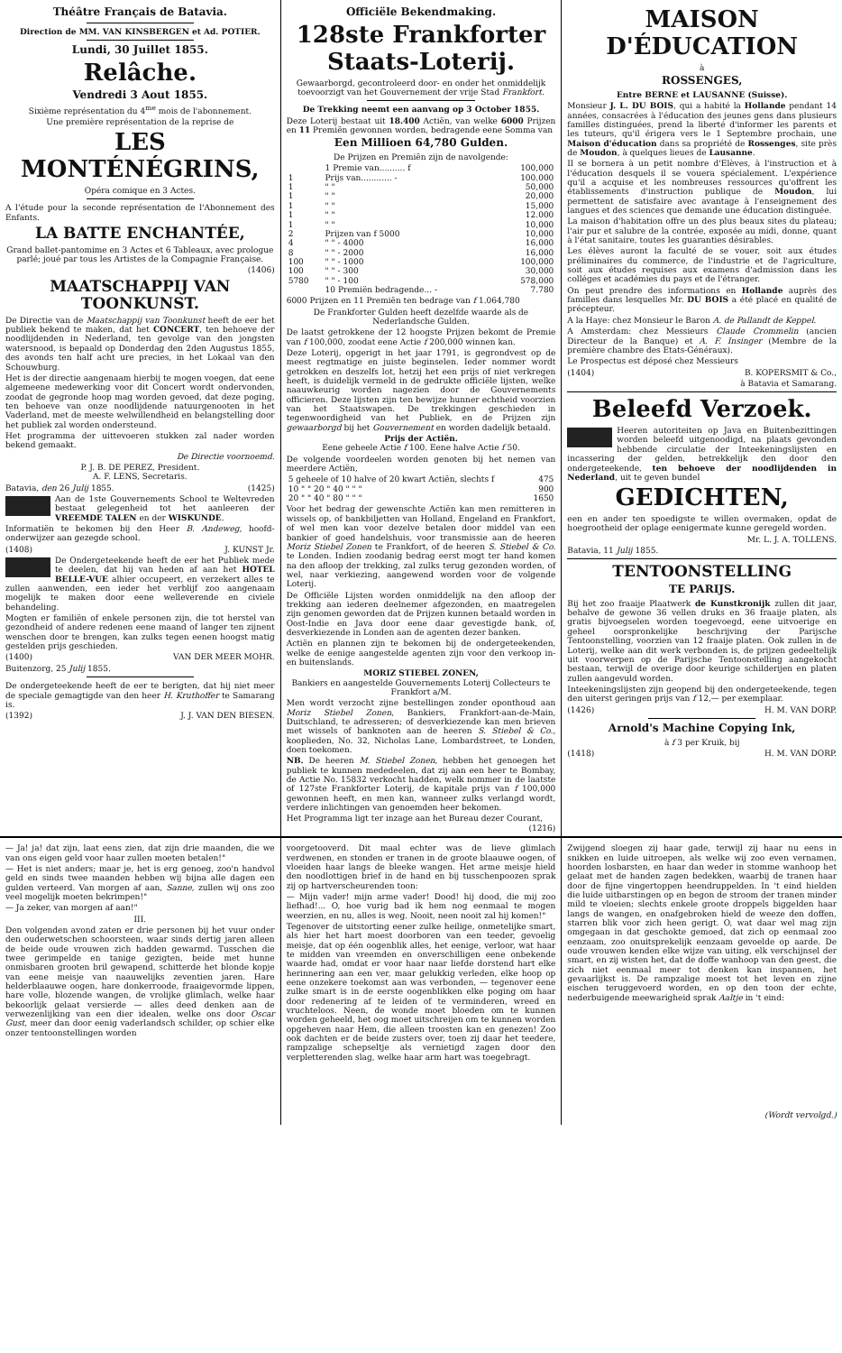Théâtre Français de Batavia.
Direction de MM. VAN KINSBERGEN et Ad. POTIER.
Lundi, 30 Juillet 1855.
Relâche.
Vendredi 3 Aout 1855.
Sixième représentation du 4<sup>me</sup> mois de l'abonnement.
Une première représentation de la reprise de
LES MONTÉNÉGRINS,
Opéra comique en 3 Actes.
A l'étude pour la seconde représentation de l'Abonnement des Enfants.
LA BATTE ENCHANTÉE,
Grand ballet-pantomime en 3 Actes et 6 Tableaux, avec prologue parlé; joué par tous les Artistes de la Compagnie Française.
(1406)
MAATSCHAPPIJ VAN TOONKUNST.
De Directie van de Maatschappij van Toonkunst heeft de eer het publiek bekend te maken, dat het CONCERT, ten behoeve der noodlijdenden in Nederland, ten gevolge van den jongsten watersnood, is bepaald op Donderdag den 2den Augustus 1855, des avonds ten half acht ure precies, in het Lokaal van den Schouwburg.
Het is der directie aangenaam hierbij te mogen voegen, dat eene algemeene medewerking voor dit Concert wordt ondervonden, zoodat de gegronde hoop mag worden gevoed, dat deze poging, ten behoeve van onze noodlijdende natuurgenooten in het Vaderland, met de meeste welwillendheid en belangstelling door het publiek zal worden ondersteund.
Het programma der uittevoeren stukken zal nader worden bekend gemaakt.
De Directie voornoemd.
P. J. B. DE PEREZ, President.
A. F. LENS, Secretaris.
Batavia, den 26 Julij 1855. (1425)
Aan de 1ste Gouvernements School te Weltevreden bestaat gelegenheid tot het aanleeren der VREEMDE TALEN en der WISKUNDE.
Informatiën te bekomen bij den Heer B. Andeweg, hoofd-onderwijzer aan gezegde school.
(1408) J. KUNST Jr.
De Ondergeteekende heeft de eer het Publiek mede te deelen, dat hij van heden af aan het HOTEL BELLE-VUE alhier occupeert, en verzekert alles te zullen aanwenden, een ieder het verblijf zoo aangenaam mogelijk te maken door eene welleverende en civiele behandeling.
Mogten er familiën of enkele personen zijn, die tot herstel van gezondheid of andere redenen eene maand of langer ten zijnent wenschen door te brengen, kan zulks tegen eenen hoogst matig gestelden prijs geschieden.
(1400) VAN DER MEER MOHR.
Buitenzorg, 25 Julij 1855.
De ondergeteekende heeft de eer te berigten, dat hij niet meer de speciale gemagtigde van den heer H. Kruthoffer te Samarang is.
(1392) J. J. VAN DEN BIESEN.
Officiële Bekendmaking.
128ste Frankforter Staats-Loterij.
Gewaarborgd, gecontroleerd door- en onder het onmiddelijk toevoorzigt van het Gouvernement der vrije Stad Frankfort.
De Trekking neemt een aanvang op 3 October 1855.
Deze Loterij bestaat uit 18.400 Actiën, van welke 6000 Prijzen en 11 Premiën gewonnen worden, bedragende eene Somma van
Een Millioen 64,780 Gulden.
De Prijzen en Premiën zijn de navolgende:
| | 1 Premie van.......... f | 100,000 |
| 1 | Prijs van............ - | 100.000 |
| 1 | " " | 50,000 |
| 1 | " " | 20,000 |
| 1 | " " | 15,000 |
| 1 | " " | 12.000 |
| 1 | " " | 10,000 |
| 2 | Prijzen van f 5000 | 10,000 |
| 4 | " " - 4000 | 16,000 |
| 8 | " " - 2000 | 16,000 |
| 100 | " " - 1000 | 100,000 |
| 100 | " " - 300 | 30,000 |
| 5780 | " " - 100 | 578,000 |
| | 10 Premiën bedragende... - | 7.780 |
6000 Prijzen en 11 Premiën ten bedrage van f 1.064,780
De Frankforter Gulden heeft dezelfde waarde als de Nederlandsche Gulden.
De laatst getrokkene der 12 hoogste Prijzen bekomt de Premie van f 100,000, zoodat eene Actie f 200,000 winnen kan.
Deze Loterij, opgerigt in het jaar 1791, is gegrondvest op de meest regtmatige en juiste beginselen. Ieder nommer wordt getrokken en deszelfs lot, hetzij het een prijs of niet verkregen heeft, is duidelijk vermeld in de gedrukte officiële lijsten, welke naauwkeurig worden nagezien door de Gouvernements officieren. Deze lijsten zijn ten bewijze hunner echtheid voorzien van het Staatswapen. De trekkingen geschieden in tegenwoordigheid van het Publiek, en de Prijzen zijn gewaarborgd bij het Gouvernement en worden dadelijk betaald.
Prijs der Actiën.
Eene geheele Actie f 100. Eene halve Actie f 50.
De volgende voordeelen worden genoten bij het nemen van meerdere Actiën,
| 5 geheele of 10 halve of 20 kwart Actiën, slechts f | 475 |
| 10 " " 20 " 40 " " " | 900 |
| 20 " " 40 " 80 " " " | 1650 |
Voor het bedrag der gewenschte Actiën kan men remitteren in wissels op, of bankbiljetten van Holland, Engeland en Frankfort, of wel men kan voor dezelve betalen door middel van een bankier of goed handelshuis, voor transmissie aan de heeren Moriz Stiebel Zonen te Frankfort, of de heeren S. Stiebel & Co. te Londen. Indien zoodanig bedrag eerst mogt ter hand komen na den afloop der trekking, zal zulks terug gezonden worden, of wel, naar verkiezing, aangewend worden voor de volgende Loterij.
De Officiële Lijsten worden onmiddelijk na den afloop der trekking aan iederen deelnemer afgezonden, en maatregelen zijn genomen geworden dat de Prijzen kunnen betaald worden in Oost-Indie en Java door eene daar gevestigde bank, of, desverkiezende in Londen aan de agenten dezer banken.
Actiën en plannen zijn te bekomen bij de ondergeteekenden, welke de eenige aangestelde agenten zijn voor den verkoop in- en buitenslands.
MORIZ STIEBEL ZONEN,
Bankiers en aangestelde Gouvernements Loterij Collecteurs te Frankfort a/M.
Men wordt verzocht zijne bestellingen zonder oponthoud aan Moriz Stiebel Zonen, Bankiers, Frankfort-aan-de-Main, Duitschland, te adresseren; of desverkiezende kan men brieven met wissels of banknoten aan de heeren S. Stiebel & Co., kooplieden, No. 32, Nicholas Lane, Lombardstreet, te Londen, doen toekomen.
NB. De heeren M. Stiebel Zonen, hebben het genoegen het publiek te kunnen mededeelen, dat zij aan een heer te Bombay, de Actie No. 15832 verkocht hadden, welk nommer in de laatste of 127ste Frankforter Loterij, de kapitale prijs van f 100,000 gewonnen heeft, en men kan, wanneer zulks verlangd wordt, verdere inlichtingen van genoemden heer bekomen.
Het Programma ligt ter inzage aan het Bureau dezer Courant, (1216)
MAISON D'ÉDUCATION
à
ROSSENGES,
Entre BERNE et LAUSANNE (Suisse).
Monsieur J. L. DU BOIS, qui a habité la Hollande pendant 14 années, consacrées à l'éducation des jeunes gens dans plusieurs familles distinguées, prend la liberté d'informer les parents et les tuteurs, qu'il érigera vers le 1 Septembre prochain, une Maison d'éducation dans sa propriété de Rossenges, site près de Moudon, à quelques lieues de Lausanne.
Il se bornera à un petit nombre d'Elèves, à l'instruction et à l'éducation desquels il se vouera spécialement. L'expérience qu'il a acquise et les nombreuses ressources qu'offrent les établissements d'instruction publique de Moudon, lui permettent de satisfaire avec avantage à l'enseignement des langues et des sciences que demande une éducation distinguée.
La maison d'habitation offre un des plus beaux sites du plateau; l'air pur et salubre de la contrée, exposée au midi, donne, quant à l'état sanitaire, toutes les guaranties désirables.
Les élèves auront la faculté de se vouer, soit aux études préliminaires du commerce, de l'industrie et de l'agriculture, soit aux études requises aux examens d'admission dans les colléges et académies du pays et de l'étranger.
On peut prendre des informations en Hollande auprès des familles dans lesquelles Mr. DU BOIS a été placé en qualité de précepteur.
A la Haye: chez Monsieur le Baron A. de Pallandt de Keppel.
A Amsterdam: chez Messieurs Claude Crommelin (ancien Directeur de la Banque) et A. F. Insinger (Membre de la première chambre des Etats-Généraux).
Le Prospectus est déposé chez Messieurs
(1404) B. KOPERSMIT & Co.,
à Batavia et Samarang.
Beleefd Verzoek.
Heeren autoriteiten op Java en Buitenbezittingen worden beleefd uitgenoodigd, na plaats gevonden hebbende circulatie der Inteekeningslijsten en incassering der gelden, betrekkelijk den door den ondergeteekende, ten behoeve der noodlijdenden in Nederland, uit te geven bundel
GEDICHTEN,
een en ander ten spoedigste te willen overmaken, opdat de hoegrootheid der oplage eenigermate kunne geregeld worden.
Mr. L. J. A. TOLLENS.
Batavia, 11 Julij 1855.
TENTOONSTELLING
TE PARIJS.
Bij het zoo fraaije Plaatwerk de Kunstkronijk zullen dit jaar, behalve de gewone 36 vellen druks en 36 fraaije platen, als gratis bijvoegselen worden toegevoegd, eene uitvoerige en geheel oorspronkelijke beschrijving der Parijsche Tentoonstelling, voorzien van 12 fraaije platen. Ook zullen in de Loterij, welke aan dit werk verbonden is, de prijzen gedeeltelijk uit voorwerpen op de Parijsche Tentoonstelling aangekocht bestaan, terwijl de overige door keurige schilderijen en platen zullen aangevuld worden.
Inteekeningslijsten zijn geopend bij den ondergeteekende, tegen den uiterst geringen prijs van f 12,— per exemplaar.
(1426) H. M. VAN DORP.
Arnold's Machine Copying Ink,
à f 3 per Kruik, bij
(1418) H. M. VAN DORP.
— Ja! ja! dat zijn, laat eens zien, dat zijn drie maanden, die we van ons eigen geld voor haar zullen moeten betalen!"
— Het is niet anders; maar je, het is erg genoeg, zoo'n handvol geld en sinds twee maanden hebben wij bijna alle dagen een gulden verteerd. Van morgen af aan, Sanne, zullen wij ons zoo veel mogelijk moeten bekrimpen!"
— Ja zeker, van morgen af aan!"
III.
Den volgenden avond zaten er drie personen bij het vuur onder den ouderwetschen schoorsteen, waar sinds dertig jaren alleen de beide oude vrouwen zich hadden gewarmd. Tusschen die twee gerimpelde en tanige gezigten, beide met hunne onmisbaren grooten bril gewapend, schitterde het blonde kopje van eene meisje van naauwelijks zeventien jaren. Hare helderblaauwe oogen, hare donkerroode, fraaigevormde lippen, hare volle, blozende wangen, de vrolijke glimlach, welke haar bekoorlijk gelaat versierde — alles deed denken aan de verwezenlijking van een dier idealen, welke ons door Oscar Gust, meer dan door eenig vaderlandsch schilder, op schier elke onzer tentoonstellingen worden
voorgetooverd. Dit maal echter was de lieve glimlach verdwenen, en stonden er tranen in de groote blaauwe oogen, of vloeiden haar langs de bleeke wangen. Het arme meisje hield den noodlottigen brief in de hand en bij tusschenpoozen sprak zij op hartverscheurenden toon:
— Mijn vader! mijn arme vader! Dood! hij dood, die mij zoo liefhad!... O, hoe vurig bad ik hem nog eenmaal te mogen weerzien, en nu, alles is weg. Nooit, neen nooit zal hij komen!"
Tegenover de uitstorting eener zulke heilige, onmetelijke smart, als hier het hart moest doorboren van een teeder, gevoelig meisje, dat op één oogenblik alles, het eenige, verloor, wat haar te midden van vreemden en onverschilligen eene onbekende waarde had, omdat er voor haar naar liefde dorstend hart elke herinnering aan een ver, maar gelukkig verleden, elke hoop op eene onzekere toekomst aan was verbonden, — tegenover eene zulke smart is in de eerste oogenblikken elke poging om haar door redenering af te leiden of te verminderen, wreed en vruchteloos. Neen, de wonde moet bloeden om te kunnen worden geheeld, het oog moet uitschreijen om te kunnen worden opgeheven naar Hem, die alleen troosten kan en genezen! Zoo ook dachten er de beide zusters over, toen zij daar het teedere, rampzalige schepseltje als vernietigd zagen door den verpletterenden slag, welke haar arm hart was toegebragt.
Zwijgend sloegen zij haar gade, terwijl zij haar nu eens in snikken en luide uitroepen, als welke wij zoo even vernamen, hoorden losbarsten, en haar dan weder in stomme wanhoop het gelaat met de handen zagen bedekken, waarbij de tranen haar door de fijne vingertoppen heendruppelden. In 't eind hielden die luide uitbarstingen op en begon de stroom der tranen minder mild te vloeien; slechts enkele groote droppels biggelden haar langs de wangen, en onafgebroken hield de weeze den doffen, starren blik voor zich heen gerigt. O, wat daar wel mag zijn omgegaan in dat geschokte gemoed, dat zich op eenmaal zoo eenzaam, zoo onuitsprekelijk eenzaam gevoelde op aarde. De oude vrouwen kenden elke wijze van uiting, elk verschijnsel der smart, en zij wisten het, dat de doffe wanhoop van den geest, die zich niet eenmaal meer tot denken kan inspannen, het gevaarlijkst is. De rampzalige moest tot het leven en zijne eischen teruggevoerd worden, en op den toon der echte, nederbuigende meewarigheid sprak Aaltje in 't eind:
(Wordt vervolgd.)